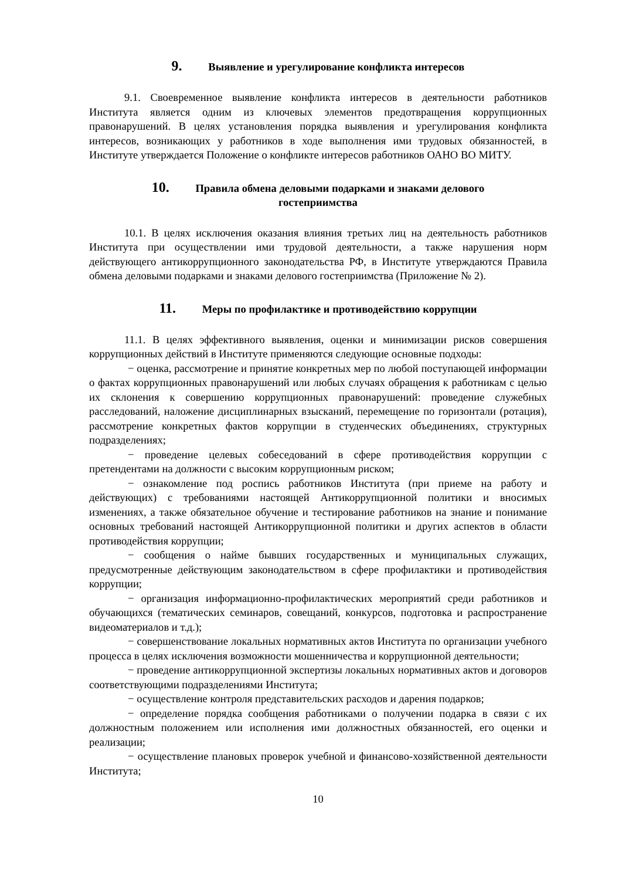9. Выявление и урегулирование конфликта интересов
9.1. Своевременное выявление конфликта интересов в деятельности работников Института является одним из ключевых элементов предотвращения коррупционных правонарушений. В целях установления порядка выявления и урегулирования конфликта интересов, возникающих у работников в ходе выполнения ими трудовых обязанностей, в Институте утверждается Положение о конфликте интересов работников ОАНО ВО МИТУ.
10. Правила обмена деловыми подарками и знаками делового
гостеприимства
10.1. В целях исключения оказания влияния третьих лиц на деятельность работников Института при осуществлении ими трудовой деятельности, а также нарушения норм действующего антикоррупционного законодательства РФ, в Институте утверждаются Правила обмена деловыми подарками и знаками делового гостеприимства (Приложение № 2).
11. Меры по профилактике и противодействию коррупции
11.1. В целях эффективного выявления, оценки и минимизации рисков совершения коррупционных действий в Институте применяются следующие основные подходы:
− оценка, рассмотрение и принятие конкретных мер по любой поступающей информации о фактах коррупционных правонарушений или любых случаях обращения к работникам с целью их склонения к совершению коррупционных правонарушений: проведение служебных расследований, наложение дисциплинарных взысканий, перемещение по горизонтали (ротация), рассмотрение конкретных фактов коррупции в студенческих объединениях, структурных подразделениях;
− проведение целевых собеседований в сфере противодействия коррупции с претендентами на должности с высоким коррупционным риском;
− ознакомление под роспись работников Института (при приеме на работу и действующих) с требованиями настоящей Антикоррупционной политики и вносимых изменениях, а также обязательное обучение и тестирование работников на знание и понимание основных требований настоящей Антикоррупционной политики и других аспектов в области противодействия коррупции;
− сообщения о найме бывших государственных и муниципальных служащих, предусмотренные действующим законодательством в сфере профилактики и противодействия коррупции;
− организация информационно-профилактических мероприятий среди работников и обучающихся (тематических семинаров, совещаний, конкурсов, подготовка и распространение видеоматериалов и т.д.);
− совершенствование локальных нормативных актов Института по организации учебного процесса в целях исключения возможности мошенничества и коррупционной деятельности;
− проведение антикоррупционной экспертизы локальных нормативных актов и договоров соответствующими подразделениями Института;
− осуществление контроля представительских расходов и дарения подарков;
− определение порядка сообщения работниками о получении подарка в связи с их должностным положением или исполнения ими должностных обязанностей, его оценки и реализации;
− осуществление плановых проверок учебной и финансово-хозяйственной деятельности Института;
10